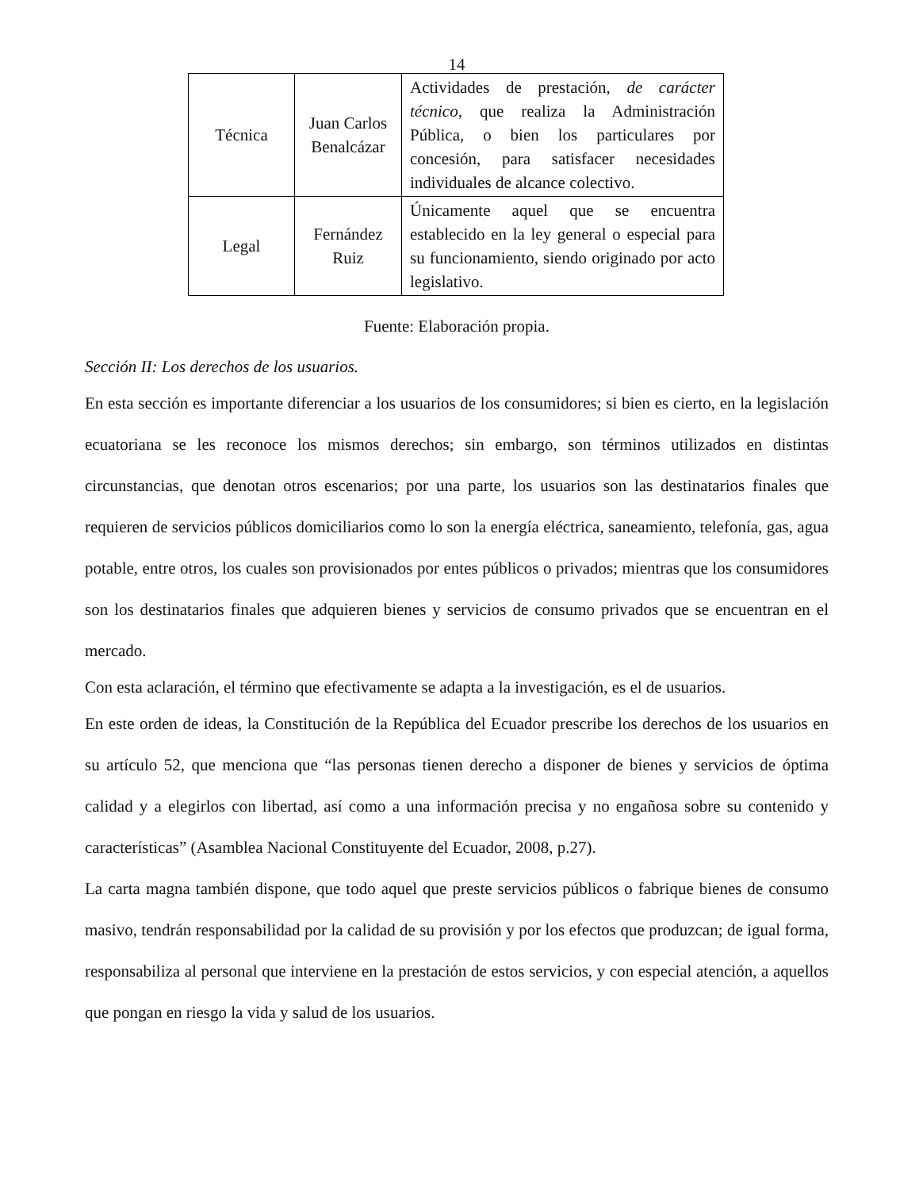14
| Técnica | Juan Carlos Benalcázar | Actividades de prestación, de carácter técnico , que realiza la Administración Pública, o bien los particulares por concesión, para satisfacer necesidades individuales de alcance colectivo. |
| Legal | Fernández Ruiz | Únicamente aquel que se encuentra establecido en la ley general o especial para su funcionamiento, siendo originado por acto legislativo. |
Fuente: Elaboración propia.
Sección II: Los derechos de los usuarios.
En esta sección es importante diferenciar a los usuarios de los consumidores; si bien es cierto, en la legislación ecuatoriana se les reconoce los mismos derechos; sin embargo, son términos utilizados en distintas circunstancias, que denotan otros escenarios; por una parte, los usuarios son las destinatarios finales que requieren de servicios públicos domiciliarios como lo son la energía eléctrica, saneamiento, telefonía, gas, agua potable, entre otros, los cuales son provisionados por entes públicos o privados; mientras que los consumidores son los destinatarios finales que adquieren bienes y servicios de consumo privados que se encuentran en el mercado.
Con esta aclaración, el término que efectivamente se adapta a la investigación, es el de usuarios.
En este orden de ideas, la Constitución de la República del Ecuador prescribe los derechos de los usuarios en su artículo 52, que menciona que “las personas tienen derecho a disponer de bienes y servicios de óptima calidad y a elegirlos con libertad, así como a una información precisa y no engañosa sobre su contenido y características” (Asamblea Nacional Constituyente del Ecuador, 2008, p.27).
La carta magna también dispone, que todo aquel que preste servicios públicos o fabrique bienes de consumo masivo, tendrán responsabilidad por la calidad de su provisión y por los efectos que produzcan; de igual forma, responsabiliza al personal que interviene en la prestación de estos servicios, y con especial atención, a aquellos que pongan en riesgo la vida y salud de los usuarios.